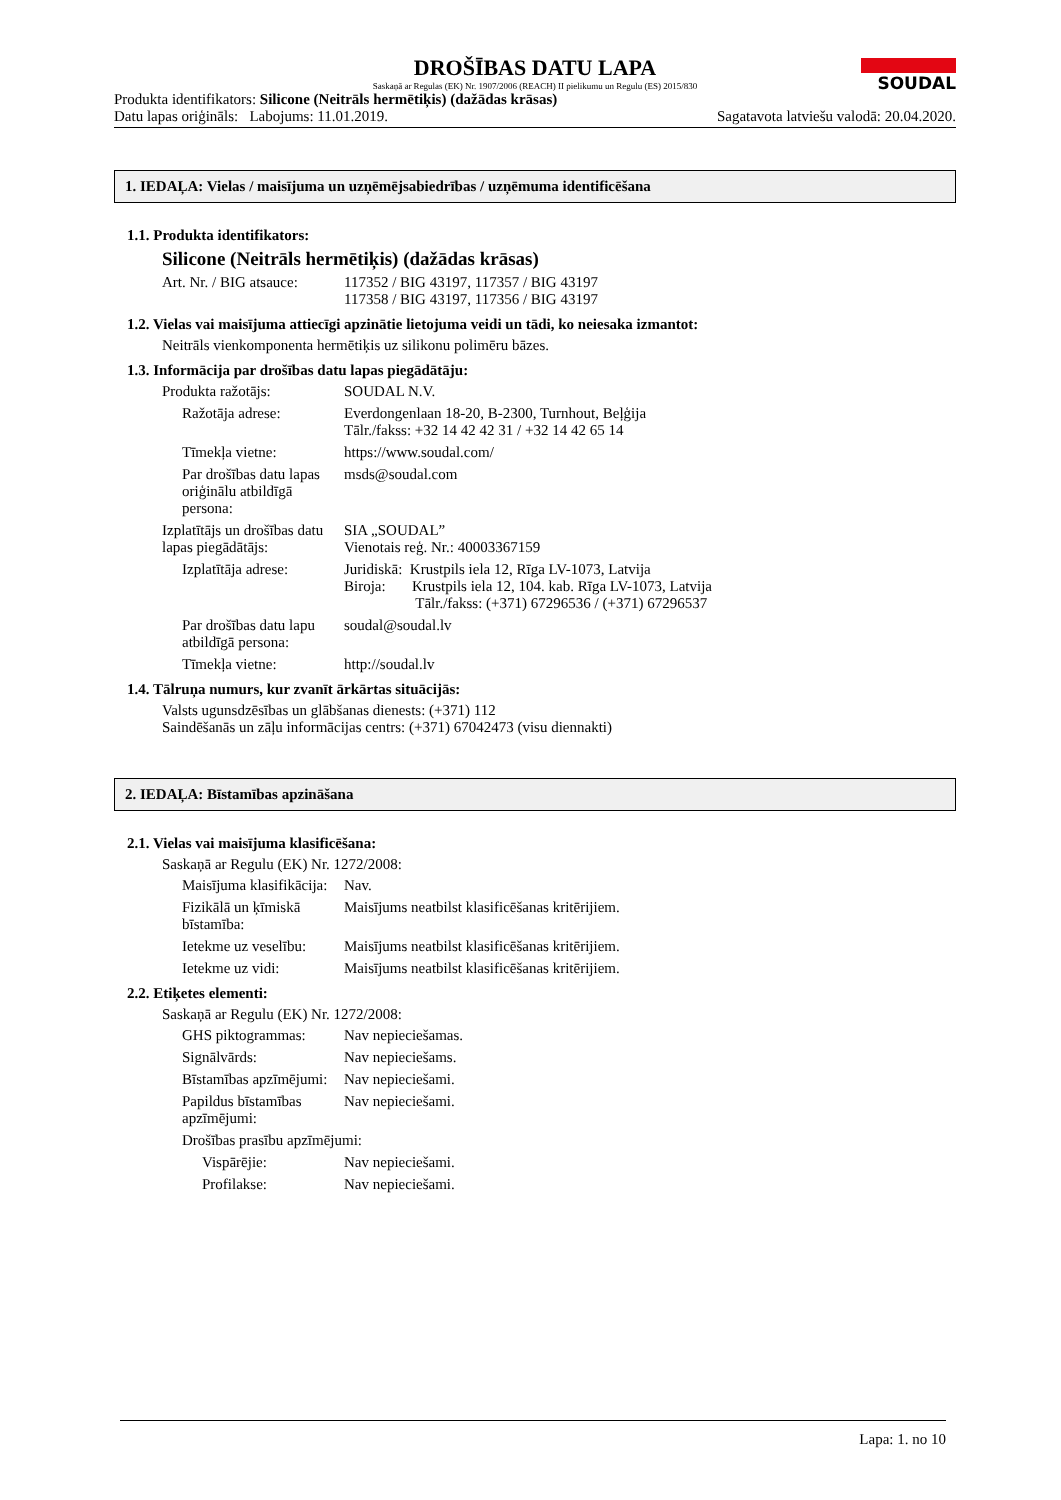SOUDAL
DROŠĪBAS DATU LAPA
Saskaņā ar Regulas (EK) Nr. 1907/2006 (REACH) II pielikumu un Regulu (ES) 2015/830
Produkta identifikators: Silicone (Neitrāls hermētiķis) (dažādas krāsas)
Datu lapas oriģināls: Labojums: 11.01.2019. Sagatavota latviešu valodā: 20.04.2020.
1. IEDAĻA: Vielas / maisījuma un uzņēmējsabiedrības / uzņēmuma identificēšana
1.1. Produkta identifikators:
Silicone (Neitrāls hermētiķis) (dažādas krāsas)
Art. Nr. / BIG atsauce:
117352 / BIG 43197, 117357 / BIG 43197
117358 / BIG 43197, 117356 / BIG 43197
1.2. Vielas vai maisījuma attiecīgi apzinātie lietojuma veidi un tādi, ko neiesaka izmantot:
Neitrāls vienkomponenta hermētiķis uz silikonu polimēru bāzes.
1.3. Informācija par drošības datu lapas piegādātāju:
Produkta ražotājs:
SOUDAL N.V.
Ražotāja adrese:
Everdongenlaan 18-20, B-2300, Turnhout, Beļģija
Tālr./fakss: +32 14 42 42 31 / +32 14 42 65 14
Tīmekļa vietne:
https://www.soudal.com/
Par drošības datu lapas oriģinālu atbildīgā persona:
msds@soudal.com
Izplatītājs un drošības datu lapas piegādātājs:
SIA „SOUDAL”
Vienotais reģ. Nr.: 40003367159
Izplatītāja adrese:
Juridiskā: Krustpils iela 12, Rīga LV-1073, Latvija
Biroja: Krustpils iela 12, 104. kab. Rīga LV-1073, Latvija
Tālr./fakss: (+371) 67296536 / (+371) 67296537
Par drošības datu lapu atbildīgā persona:
soudal@soudal.lv
Tīmekļa vietne:
http://soudal.lv
1.4. Tālruņa numurs, kur zvanīt ārkārtas situācijās:
Valsts ugunsdzēsības un glābšanas dienests: (+371) 112
Saindēšanās un zāļu informācijas centrs: (+371) 67042473 (visu diennakti)
2. IEDAĻA: Bīstamības apzināšana
2.1. Vielas vai maisījuma klasificēšana:
Saskaņā ar Regulu (EK) Nr. 1272/2008:
Maisījuma klasifikācija:
Nav.
Fizikālā un ķīmiskā bīstamība:
Maisījums neatbilst klasificēšanas kritērijiem.
Ietekme uz veselību:
Maisījums neatbilst klasificēšanas kritērijiem.
Ietekme uz vidi:
Maisījums neatbilst klasificēšanas kritērijiem.
2.2. Etiķetes elementi:
Saskaņā ar Regulu (EK) Nr. 1272/2008:
GHS piktogrammas:
Nav nepieciešamas.
Signālvārds:
Nav nepieciešams.
Bīstamības apzīmējumi:
Nav nepieciešami.
Papildus bīstamības apzīmējumi:
Nav nepieciešami.
Drošības prasību apzīmējumi:
Vispārējie:
Nav nepieciešami.
Profilakse:
Nav nepieciešami.
Lapa: 1. no 10